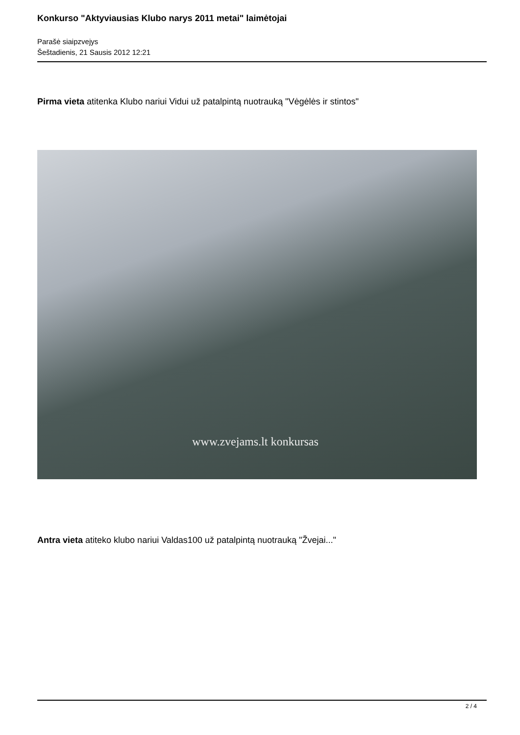Konkurso "Aktyviausias Klubo narys 2011 metai" laimėtojai
Parašė siaipzvejys
Šeštadienis, 21 Sausis 2012 12:21
Pirma vieta atitenka Klubo nariui Vidui už patalpintą nuotrauką "Vėgėlės ir stintos"
www.zvejams.lt konkursas
Antra vieta atiteko klubo nariui Valdas100 už patalpintą nuotrauką "Žvejai..."
2 / 4